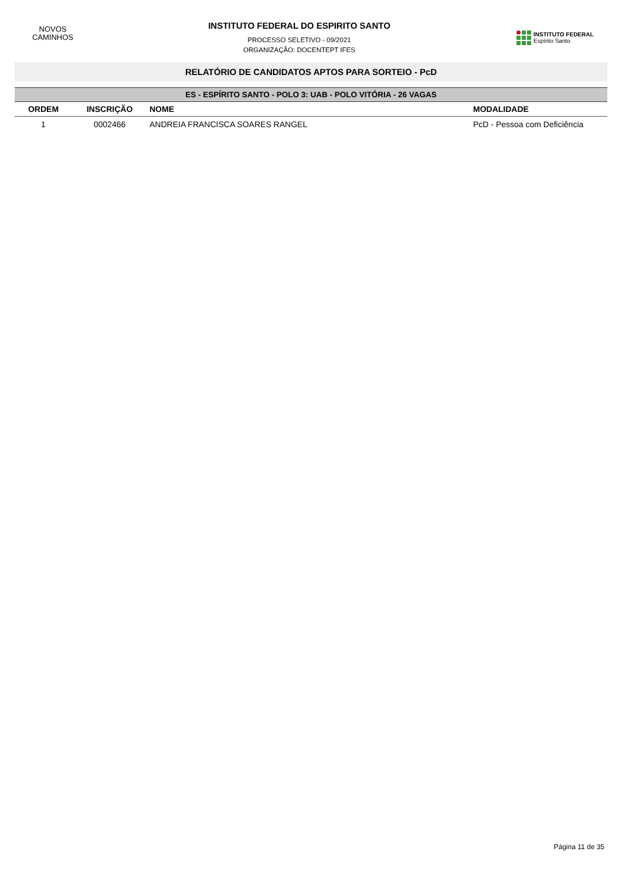NOVOS
CAMINHOS
INSTITUTO FEDERAL DO ESPIRITO SANTO
PROCESSO SELETIVO - 09/2021
ORGANIZAÇÃO: DOCENTEPT IFES
INSTITUTO FEDERAL
Espírito Santo
RELATÓRIO DE CANDIDATOS APTOS PARA SORTEIO - PcD
| ES - ESPÍRITO SANTO - POLO 3: UAB - POLO VITÓRIA - 26 VAGAS | | | |
| --- | --- | --- | --- |
| ORDEM | INSCRIÇÃO | NOME | MODALIDADE |
| 1 | 0002466 | ANDREIA FRANCISCA SOARES RANGEL | PcD - Pessoa com Deficiência |
Página 11 de 35